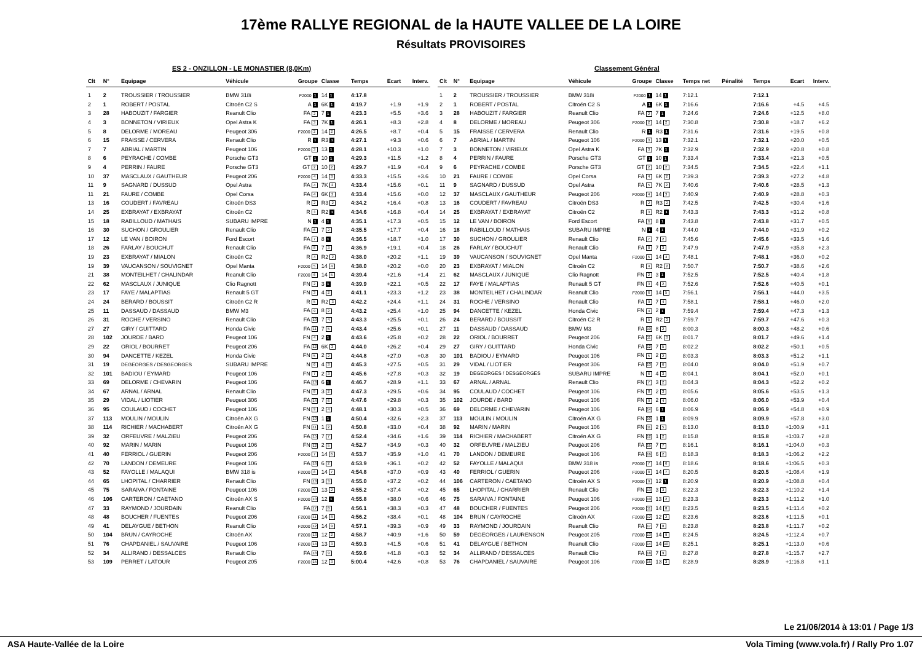17ème RALLYE REGIONAL de la HAUTE VALLEE DE LA LOIRE
Résultats PROVISOIRES
ES 2 - ONZILLON - LE MONASTIER (8,0Km)
| Clt | N° | Equipage | Véhicule | Groupe | Classe | Temps | Ecart | Interv. |
| --- | --- | --- | --- | --- | --- | --- | --- | --- |
| 1 | 2 | TROUSSIER / TROUSSIER | BMW 318i | F2000 1 | 14 1 | 4:17.8 | | |
| 2 | 1 | ROBERT / POSTAL | Citroën C2 S | A 1 | 6K 1 | 4:19.7 | +1.9 | +1.9 |
| 3 | 28 | HABOUZIT / FARGIER | Reanult Clio | FA 2 | 7 1 | 4:23.3 | +5.5 | +3.6 |
| 4 | 3 | BONNETON / VIRIEUX | Opel Astra K | FA 3 | 7K 1 | 4:26.1 | +8.3 | +2.8 |
| 5 | 8 | DELORME / MOREAU | Peugeot 306 | F2000 2 | 14 2 | 4:26.5 | +8.7 | +0.4 |
| 6 | 15 | FRAISSE / CERVERA | Renault Clio | R 1 | R3 1 | 4:27.1 | +9.3 | +0.6 |
| 7 | 7 | ABRIAL / MARTIN | Peugeot 106 | F2000 3 | 13 1 | 4:28.1 | +10.3 | +1.0 |
| 8 | 6 | PEYRACHE / COMBE | Porsche GT3 | GT 1 | 10 1 | 4:29.3 | +11.5 | +1.2 |
| 9 | 4 | PERRIN / FAURE | Porsche GT3 | GT 2 | 10 2 | 4:29.7 | +11.9 | +0.4 |
| 10 | 37 | MASCLAUX / GAUTHEUR | Peugeot 206 | F2000 4 | 14 3 | 4:33.3 | +15.5 | +3.6 |
| 11 | 9 | SAGNARD / DUSSUD | Opel Astra | FA 4 | 7K 2 | 4:33.4 | +15.6 | +0.1 |
| 11 | 21 | FAURE / COMBE | Opel Corsa | FA 4 | 6K 2 | 4:33.4 | +15.6 | +0.0 |
| 13 | 16 | COUDERT / FAVREAU | Citroën DS3 | R 2 | R3 2 | 4:34.2 | +16.4 | +0.8 |
| 14 | 25 | EXBRAYAT / EXBRAYAT | Citroën C2 | R 3 | R2 1 | 4:34.6 | +16.8 | +0.4 |
| 15 | 18 | RABILLOUD / MATHAIS | SUBARU IMPRE | N 1 | 4 1 | 4:35.1 | +17.3 | +0.5 |
| 16 | 30 | SUCHON / GROULIER | Renault Clio | FA 6 | 7 2 | 4:35.5 | +17.7 | +0.4 |
| 17 | 12 | LE VAN / BOIRON | Ford Escort | FA 7 | 8 1 | 4:36.5 | +18.7 | +1.0 |
| 18 | 26 | FARLAY / BOUCHUT | Renault Clio | FA 8 | 7 3 | 4:36.9 | +19.1 | +0.4 |
| 19 | 23 | EXBRAYAT / MIALON | Citroën C2 | R 4 | R2 2 | 4:38.0 | +20.2 | +1.1 |
| 19 | 39 | VAUCANSON / SOUVIGNET | Opel Manta | F2000 5 | 14 4 | 4:38.0 | +20.2 | +0.0 |
| 21 | 38 | MONTEILHET / CHALINDAR | Reanult Clio | F2000 6 | 14 5 | 4:39.4 | +21.6 | +1.4 |
| 22 | 62 | MASCLAUX / JUNIQUE | Clio Ragnott | FN 2 | 3 1 | 4:39.9 | +22.1 | +0.5 |
| 23 | 17 | FAYE / MALAPTIAS | Renault 5 GT | FN 3 | 4 2 | 4:41.1 | +23.3 | +1.2 |
| 24 | 24 | BERARD / BOUSSIT | Citroën C2 R | R 5 | R2 3 | 4:42.2 | +24.4 | +1.1 |
| 25 | 11 | DASSAUD / DASSAUD | BMW M3 | FA 9 | 8 2 | 4:43.2 | +25.4 | +1.0 |
| 26 | 31 | ROCHE / VERSINO | Renault Clio | FA 10 | 7 4 | 4:43.3 | +25.5 | +0.1 |
| 27 | 27 | GIRY / GUITTARD | Honda Civic | FA 11 | 7 5 | 4:43.4 | +25.6 | +0.1 |
| 28 | 102 | JOURDE / BARD | Peugeot 106 | FN 4 | 2 1 | 4:43.6 | +25.8 | +0.2 |
| 29 | 22 | ORIOL / BOURRET | Peugeot 206 | FA 12 | 6K 3 | 4:44.0 | +26.2 | +0.4 |
| 30 | 94 | DANCETTE / KEZEL | Honda Civic | FN 5 | 2 2 | 4:44.8 | +27.0 | +0.8 |
| 31 | 19 | DEGEORGES / DESGEORGES | SUBARU IMPRE | N 6 | 4 3 | 4:45.3 | +27.5 | +0.5 |
| 32 | 101 | BADIOU / EYMARD | Peugeot 106 | FN 7 | 2 3 | 4:45.6 | +27.8 | +0.3 |
| 33 | 69 | DELORME / CHEVARIN | Peugeot 106 | FA 13 | 6 1 | 4:46.7 | +28.9 | +1.1 |
| 34 | 67 | ARNAL / ARNAL | Renault Clio | FN 8 | 3 2 | 4:47.3 | +29.5 | +0.6 |
| 35 | 29 | VIDAL / LIOTIER | Peugeot 306 | FA 14 | 7 6 | 4:47.6 | +29.8 | +0.3 |
| 36 | 95 | COULAUD / COCHET | Peugeot 106 | FN 9 | 2 4 | 4:48.1 | +30.3 | +0.5 |
| 37 | 113 | MOULIN / MOULIN | Citroën AX G | FN 10 | 1 1 | 4:50.4 | +32.6 | +2.3 |
| 38 | 114 | RICHIER / MACHABERT | Citroën AX G | FN 11 | 1 2 | 4:50.8 | +33.0 | +0.4 |
| 39 | 32 | ORFEUVRE / MALZIEU | Peugeot 206 | FA 15 | 7 7 | 4:52.4 | +34.6 | +1.6 |
| 40 | 92 | MARIN / MARIN | Peugeot 106 | FN 12 | 2 5 | 4:52.7 | +34.9 | +0.3 |
| 41 | 40 | FERRIOL / GUERIN | Peugeot 206 | F2000 7 | 14 6 | 4:53.7 | +35.9 | +1.0 |
| 42 | 70 | LANDON / DEMEURE | Peugeot 106 | FA 16 | 6 2 | 4:53.9 | +36.1 | +0.2 |
| 43 | 52 | FAYOLLE / MALAQUI | BMW 318 is | F2000 8 | 14 7 | 4:54.8 | +37.0 | +0.9 |
| 44 | 65 | LHOPITAL / CHARRIER | Renault Clio | FN 13 | 3 3 | 4:55.0 | +37.2 | +0.2 |
| 45 | 75 | SARAIVA / FONTAINE | Peugeot 106 | F2000 9 | 13 2 | 4:55.2 | +37.4 | +0.2 |
| 46 | 106 | CARTERON / CAETANO | Citroën AX S | F2000 10 | 12 1 | 4:55.8 | +38.0 | +0.6 |
| 47 | 33 | RAYMOND / JOURDAIN | Reanult Clio | FA 17 | 7 8 | 4:56.1 | +38.3 | +0.3 |
| 48 | 48 | BOUCHER / FUENTES | Peugeot 206 | F2000 11 | 14 8 | 4:56.2 | +38.4 | +0.1 |
| 49 | 41 | DELAYGUE / BETHON | Reanult Clio | F2000 12 | 14 9 | 4:57.1 | +39.3 | +0.9 |
| 50 | 104 | BRUN / CAYROCHE | Citroën AX | F2000 13 | 12 2 | 4:58.7 | +40.9 | +1.6 |
| 51 | 76 | CHAPDANIEL / SAUVAIRE | Peugeot 106 | F2000 14 | 13 3 | 4:59.3 | +41.5 | +0.6 |
| 52 | 34 | ALLIRAND / DESSALCES | Renault Clio | FA 18 | 7 9 | 4:59.6 | +41.8 | +0.3 |
| 53 | 109 | PERRET / LATOUR | Peugeot 205 | F2000 15 | 12 3 | 5:00.4 | +42.6 | +0.8 |
Classement Général
| Clt | N° | Equipage | Véhicule | Groupe | Classe | Temps net | Pénalité | Temps | Ecart | Interv. |
| --- | --- | --- | --- | --- | --- | --- | --- | --- | --- | --- |
| 1 | 2 | TROUSSIER / TROUSSIER | BMW 318i | F2000 1 | 14 1 | 7:12.1 | | 7:12.1 | | |
| 2 | 1 | ROBERT / POSTAL | Citroën C2 S | A 1 | 6K 1 | 7:16.6 | | 7:16.6 | +4.5 | +4.5 |
| 3 | 28 | HABOUZIT / FARGIER | Reanult Clio | FA 2 | 7 1 | 7:24.6 | | 7:24.6 | +12.5 | +8.0 |
| 4 | 8 | DELORME / MOREAU | Peugeot 306 | F2000 2 | 14 2 | 7:30.8 | | 7:30.8 | +18.7 | +6.2 |
| 5 | 15 | FRAISSE / CERVERA | Renault Clio | R 1 | R3 1 | 7:31.6 | | 7:31.6 | +19.5 | +0.8 |
| 6 | 7 | ABRIAL / MARTIN | Peugeot 106 | F2000 3 | 13 1 | 7:32.1 | | 7:32.1 | +20.0 | +0.5 |
| 7 | 3 | BONNETON / VIRIEUX | Opel Astra K | FA 3 | 7K 1 | 7:32.9 | | 7:32.9 | +20.8 | +0.8 |
| 8 | 4 | PERRIN / FAURE | Porsche GT3 | GT 1 | 10 1 | 7:33.4 | | 7:33.4 | +21.3 | +0.5 |
| 9 | 6 | PEYRACHE / COMBE | Porsche GT3 | GT 2 | 10 2 | 7:34.5 | | 7:34.5 | +22.4 | +1.1 |
| 10 | 21 | FAURE / COMBE | Opel Corsa | FA 4 | 6K 2 | 7:39.3 | | 7:39.3 | +27.2 | +4.8 |
| 11 | 9 | SAGNARD / DUSSUD | Opel Astra | FA 5 | 7K 2 | 7:40.6 | | 7:40.6 | +28.5 | +1.3 |
| 12 | 37 | MASCLAUX / GAUTHEUR | Peugeot 206 | F2000 4 | 14 3 | 7:40.9 | | 7:40.9 | +28.8 | +0.3 |
| 13 | 16 | COUDERT / FAVREAU | Citroën DS3 | R 2 | R3 2 | 7:42.5 | | 7:42.5 | +30.4 | +1.6 |
| 14 | 25 | EXBRAYAT / EXBRAYAT | Citroën C2 | R 3 | R2 1 | 7:43.3 | | 7:43.3 | +31.2 | +0.8 |
| 15 | 12 | LE VAN / BOIRON | Ford Escort | FA 6 | 8 1 | 7:43.8 | | 7:43.8 | +31.7 | +0.5 |
| 16 | 18 | RABILLOUD / MATHAIS | SUBARU IMPRE | N 1 | 4 1 | 7:44.0 | | 7:44.0 | +31.9 | +0.2 |
| 17 | 30 | SUCHON / GROULIER | Renault Clio | FA 7 | 7 2 | 7:45.6 | | 7:45.6 | +33.5 | +1.6 |
| 18 | 26 | FARLAY / BOUCHUT | Renault Clio | FA 8 | 7 3 | 7:47.9 | | 7:47.9 | +35.8 | +2.3 |
| 19 | 39 | VAUCANSON / SOUVIGNET | Opel Manta | F2000 5 | 14 4 | 7:48.1 | | 7:48.1 | +36.0 | +0.2 |
| 20 | 23 | EXBRAYAT / MIALON | Citroën C2 | R 4 | R2 2 | 7:50.7 | | 7:50.7 | +38.6 | +2.6 |
| 21 | 62 | MASCLAUX / JUNIQUE | Clio Ragnott | FN 2 | 3 1 | 7:52.5 | | 7:52.5 | +40.4 | +1.8 |
| 22 | 17 | FAYE / MALAPTIAS | Renault 5 GT | FN 3 | 4 2 | 7:52.6 | | 7:52.6 | +40.5 | +0.1 |
| 23 | 38 | MONTEILHET / CHALINDAR | Reanult Clio | F2000 6 | 14 5 | 7:56.1 | | 7:56.1 | +44.0 | +3.5 |
| 24 | 31 | ROCHE / VERSINO | Renault Clio | FA 9 | 7 4 | 7:58.1 | | 7:58.1 | +46.0 | +2.0 |
| 25 | 94 | DANCETTE / KEZEL | Honda Civic | FN 4 | 2 1 | 7:59.4 | | 7:59.4 | +47.3 | +1.3 |
| 26 | 24 | BERARD / BOUSSIT | Citroën C2 R | R 5 | R2 3 | 7:59.7 | | 7:59.7 | +47.6 | +0.3 |
| 27 | 11 | DASSAUD / DASSAUD | BMW M3 | FA 10 | 8 2 | 8:00.3 | | 8:00.3 | +48.2 | +0.6 |
| 28 | 22 | ORIOL / BOURRET | Peugeot 206 | FA 11 | 6K 3 | 8:01.7 | | 8:01.7 | +49.6 | +1.4 |
| 29 | 27 | GIRY / GUITTARD | Honda Civic | FA 12 | 7 5 | 8:02.2 | | 8:02.2 | +50.1 | +0.5 |
| 30 | 101 | BADIOU / EYMARD | Peugeot 106 | FN 5 | 2 2 | 8:03.3 | | 8:03.3 | +51.2 | +1.1 |
| 31 | 29 | VIDAL / LIOTIER | Peugeot 306 | FA 13 | 7 6 | 8:04.0 | | 8:04.0 | +51.9 | +0.7 |
| 32 | 19 | DEGEORGES / DESGEORGES | SUBARU IMPRE | N 6 | 4 3 | 8:04.1 | | 8:04.1 | +52.0 | +0.1 |
| 33 | 67 | ARNAL / ARNAL | Renault Clio | FN 7 | 3 2 | 8:04.3 | | 8:04.3 | +52.2 | +0.2 |
| 34 | 95 | COULAUD / COCHET | Peugeot 106 | FN 8 | 2 3 | 8:05.6 | | 8:05.6 | +53.5 | +1.3 |
| 35 | 102 | JOURDE / BARD | Peugeot 106 | FN 9 | 2 4 | 8:06.0 | | 8:06.0 | +53.9 | +0.4 |
| 36 | 69 | DELORME / CHEVARIN | Peugeot 106 | FA 14 | 6 1 | 8:06.9 | | 8:06.9 | +54.8 | +0.9 |
| 37 | 113 | MOULIN / MOULIN | Citroën AX G | FN 10 | 1 1 | 8:09.9 | | 8:09.9 | +57.8 | +3.0 |
| 38 | 92 | MARIN / MARIN | Peugeot 106 | FN 11 | 2 5 | 8:13.0 | | 8:13.0 | +1:00.9 | +3.1 |
| 39 | 114 | RICHIER / MACHABERT | Citroën AX G | FN 12 | 1 2 | 8:15.8 | | 8:15.8 | +1:03.7 | +2.8 |
| 40 | 32 | ORFEUVRE / MALZIEU | Peugeot 206 | FA 15 | 7 7 | 8:16.1 | | 8:16.1 | +1:04.0 | +0.3 |
| 41 | 70 | LANDON / DEMEURE | Peugeot 106 | FA 16 | 6 2 | 8:18.3 | | 8:18.3 | +1:06.2 | +2.2 |
| 42 | 52 | FAYOLLE / MALAQUI | BMW 318 is | F2000 7 | 14 6 | 8:18.6 | | 8:18.6 | +1:06.5 | +0.3 |
| 43 | 40 | FERRIOL / GUERIN | Peugeot 206 | F2000 8 | 14 7 | 8:20.5 | | 8:20.5 | +1:08.4 | +1.9 |
| 44 | 106 | CARTERON / CAETANO | Citroën AX S | F2000 9 | 12 1 | 8:20.9 | | 8:20.9 | +1:08.8 | +0.4 |
| 45 | 65 | LHOPITAL / CHARRIER | Renault Clio | FN 13 | 3 3 | 8:22.3 | | 8:22.3 | +1:10.2 | +1.4 |
| 46 | 75 | SARAIVA / FONTAINE | Peugeot 106 | F2000 10 | 13 2 | 8:23.3 | | 8:23.3 | +1:11.2 | +1.0 |
| 47 | 48 | BOUCHER / FUENTES | Peugeot 206 | F2000 11 | 14 8 | 8:23.5 | | 8:23.5 | +1:11.4 | +0.2 |
| 48 | 104 | BRUN / CAYROCHE | Citroën AX | F2000 12 | 12 2 | 8:23.6 | | 8:23.6 | +1:11.5 | +0.1 |
| 49 | 33 | RAYMOND / JOURDAIN | Reanult Clio | FA 17 | 7 8 | 8:23.8 | | 8:23.8 | +1:11.7 | +0.2 |
| 50 | 59 | DEGEORGES / LAURENSON | Peugeot 205 | F2000 13 | 14 9 | 8:24.5 | | 8:24.5 | +1:12.4 | +0.7 |
| 51 | 41 | DELAYGUE / BETHON | Reanult Clio | F2000 14 | 14 10 | 8:25.1 | | 8:25.1 | +1:13.0 | +0.6 |
| 52 | 34 | ALLIRAND / DESSALCES | Renault Clio | FA 18 | 7 9 | 8:27.8 | | 8:27.8 | +1:15.7 | +2.7 |
| 53 | 76 | CHAPDANIEL / SAUVAIRE | Peugeot 106 | F2000 15 | 13 3 | 8:28.9 | | 8:28.9 | +1:16.8 | +1.1 |
Le 21/06/2014 à 13:01 / Page 1/3
ASA Haute-Vallée de la Loire Vola Timing (www.vola.fr) / Rally Pro 1.07